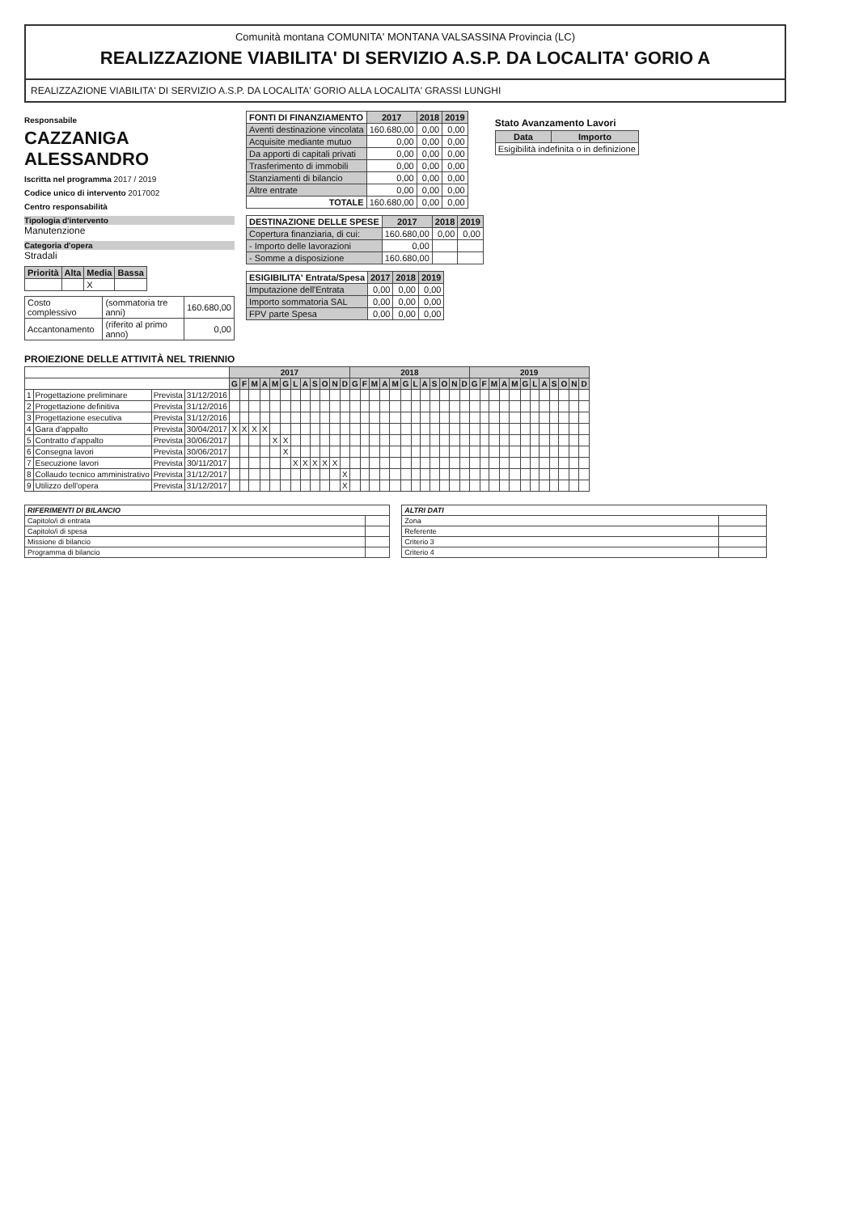Comunità montana COMUNITA' MONTANA VALSASSINA Provincia (LC)
REALIZZAZIONE VIABILITA' DI SERVIZIO A.S.P. DA LOCALITA' GORIO A
REALIZZAZIONE VIABILITA' DI SERVIZIO A.S.P. DA LOCALITA' GORIO ALLA LOCALITA' GRASSI LUNGHI
Responsabile
CAZZANIGA ALESSANDRO
Iscritta nel programma 2017 / 2019
Codice unico di intervento 2017002
Centro responsabilità
Tipologia d'intervento
Manutenzione
Categoria d'opera
Stradali
| Priorità | Alta | Media | Bassa |
| --- | --- | --- | --- |
| | | X | |
| Costo complessivo | (sommatoria tre anni) | 160.680,00 |
| Accantonamento | (riferito al primo anno) | 0,00 |
| FONTI DI FINANZIAMENTO | 2017 | 2018 | 2019 |
| --- | --- | --- | --- |
| Aventi destinazione vincolata | 160.680,00 | 0,00 | 0,00 |
| Acquisite mediante mutuo | 0,00 | 0,00 | 0,00 |
| Da apporti di capitali privati | 0,00 | 0,00 | 0,00 |
| Trasferimento di immobili | 0,00 | 0,00 | 0,00 |
| Stanziamenti di bilancio | 0,00 | 0,00 | 0,00 |
| Altre entrate | 0,00 | 0,00 | 0,00 |
| TOTALE | 160.680,00 | 0,00 | 0,00 |
| DESTINAZIONE DELLE SPESE | 2017 | 2018 | 2019 |
| --- | --- | --- | --- |
| Copertura finanziaria, di cui: | 160.680,00 | 0,00 | 0,00 |
| - Importo delle lavorazioni | 0,00 | | |
| - Somme a disposizione | 160.680,00 | | |
| ESIGIBILITA' Entrata/Spesa | 2017 | 2018 | 2019 |
| --- | --- | --- | --- |
| Imputazione dell'Entrata | 0,00 | 0,00 | 0,00 |
| Importo sommatoria SAL | 0,00 | 0,00 | 0,00 |
| FPV parte Spesa | 0,00 | 0,00 | 0,00 |
Stato Avanzamento Lavori
| Data | Importo |
| --- | --- |
| Esigibilità indefinita o in definizione | |
PROIEZIONE DELLE ATTIVITÀ NEL TRIENNIO
| | | | | 2017 | | | | | | | | | | | | 2018 | | | | | | | | | | | | 2019 | | | | | | | | | | | |
| --- | --- | --- | --- | --- | --- | --- | --- | --- | --- | --- | --- | --- | --- | --- | --- | --- | --- | --- | --- | --- | --- | --- | --- | --- | --- | --- | --- | --- | --- | --- | --- | --- | --- | --- | --- | --- | --- | --- | --- |
| | | | | G | F | M | A | M | G | L | A | S | O | N | D | G | F | M | A | M | G | L | A | S | O | N | D | G | F | M | A | M | G | L | A | S | O | N | D |
| 1 | Progettazione preliminare | Prevista | 31/12/2016 | | | | | | | | | | | | | | | | | | | | | | | | | | | | | | | | | | | | |
| 2 | Progettazione definitiva | Prevista | 31/12/2016 | | | | | | | | | | | | | | | | | | | | | | | | | | | | | | | | | | | | |
| 3 | Progettazione esecutiva | Prevista | 31/12/2016 | | | | | | | | | | | | | | | | | | | | | | | | | | | | | | | | | | | | |
| 4 | Gara d'appalto | Prevista | 30/04/2017 | X | X | X | X | | | | | | | | | | | | | | | | | | | | | | | | | | | | | | | | |
| 5 | Contratto d'appalto | Prevista | 30/06/2017 | | | | | X | X | | | | | | | | | | | | | | | | | | | | | | | | | | | | | | |
| 6 | Consegna lavori | Prevista | 30/06/2017 | | | | | | X | | | | | | | | | | | | | | | | | | | | | | | | | | | | | | |
| 7 | Esecuzione lavori | Prevista | 30/11/2017 | | | | | | | X | X | X | X | X | | | | | | | | | | | | | | | | | | | | | | | | | |
| 8 | Collaudo tecnico amministrativo | Prevista | 31/12/2017 | | | | | | | | | | | | X | | | | | | | | | | | | | | | | | | | | | | | | |
| 9 | Utilizzo dell'opera | Prevista | 31/12/2017 | | | | | | | | | | | | X | | | | | | | | | | | | | | | | | | | | | | | | |
| RIFERIMENTI DI BILANCIO | |
| Capitolo/i di entrata | |
| Capitolo/i di spesa | |
| Missione di bilancio | |
| Programma di bilancio | |
| ALTRI DATI | |
| Zona | |
| Referente | |
| Criterio 3 | |
| Criterio 4 | |